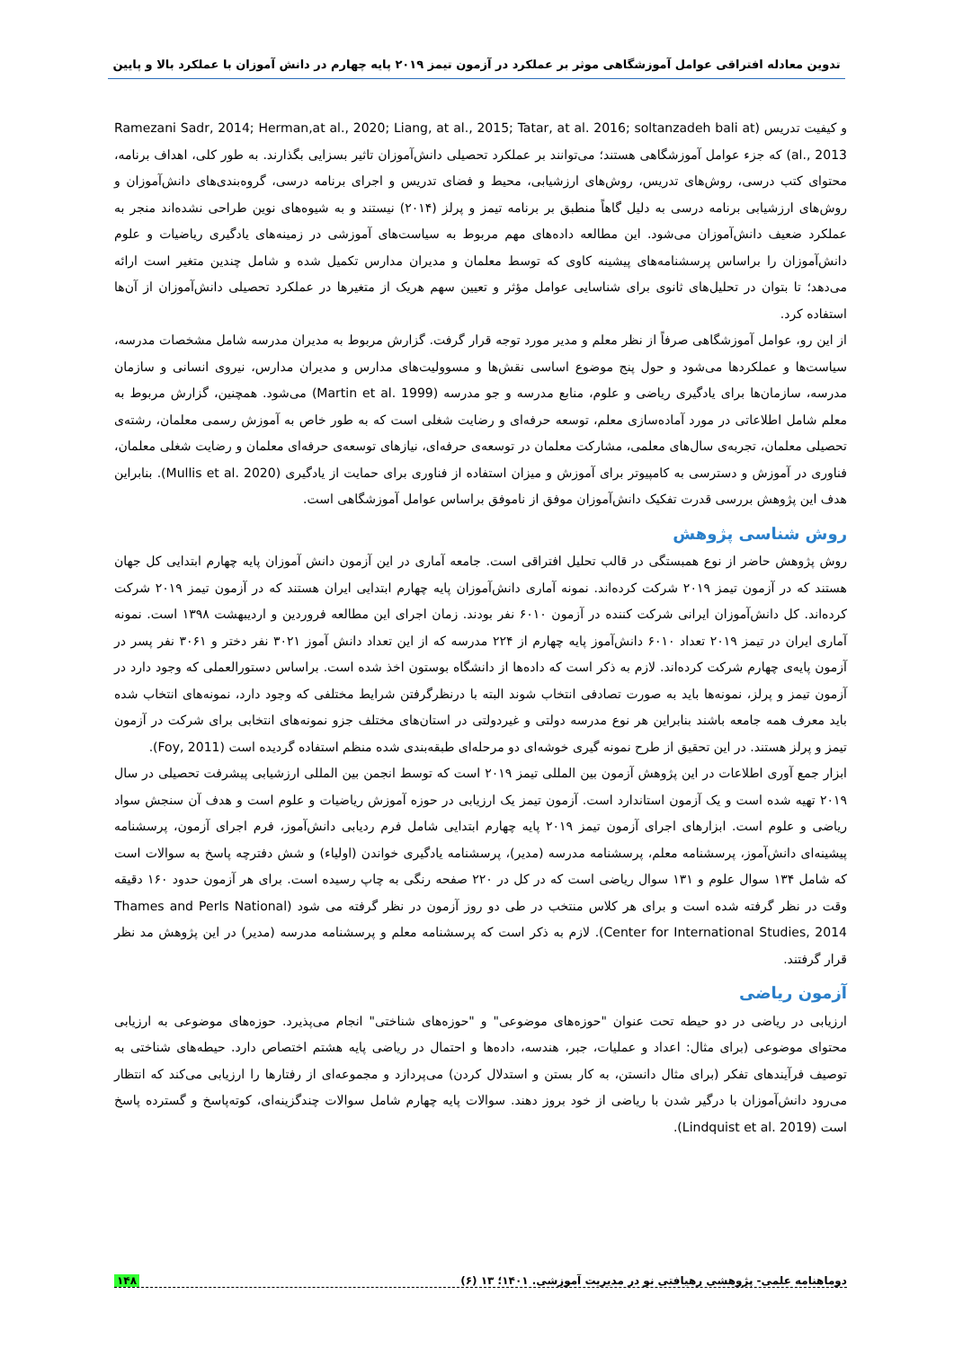تدوین معادله افتراقی عوامل آموزشگاهی موثر بر عملکرد در آزمون تیمز ۲۰۱۹ پایه چهارم در دانش آموزان با عملکرد بالا و پایین
و کیفیت تدریس (Ramezani Sadr, 2014; Herman,at al., 2020; Liang, at al., 2015; Tatar, at al. 2016; soltanzadeh bali at al., 2013) که جزء عوامل آموزشگاهی هستند؛ می‌توانند بر عملکرد تحصیلی دانش‌آموزان تاثیر بسزایی بگذارند. به طور کلی، اهداف برنامه، محتوای کتب درسی، روش‌های تدریس، روش‌های ارزشیابی، محیط و فضای تدریس و اجرای برنامه درسی، گروه‌بندی‌های دانش‌آموزان و روش‌های ارزشیابی برنامه درسی به دلیل گاهاً منطبق بر برنامه تیمز و پرلز (۲۰۱۴) نیستند و به شیوه‌های نوین طراحی نشده‌اند منجر به عملکرد ضعیف دانش‌آموزان می‌شود. این مطالعه داده‌های مهم مربوط به سیاست‌های آموزشی در زمینه‌های یادگیری ریاضیات و علوم دانش‌آموزان را براساس پرسشنامه‌های پیشینه کاوی که توسط معلمان و مدیران مدارس تکمیل شده و شامل چندین متغیر است ارائه می‌دهد؛ تا بتوان در تحلیل‌های ثانوی برای شناسایی عوامل مؤثر و تعیین سهم هریک از متغیرها در عملکرد تحصیلی دانش‌آموزان از آن‌ها استفاده کرد.
از این رو، عوامل آموزشگاهی صرفاً از نظر معلم و مدیر مورد توجه قرار گرفت. گزارش مربوط به مدیران مدرسه شامل مشخصات مدرسه، سیاست‌ها و عملکردها می‌شود و حول پنج موضوع اساسی نقش‌ها و مسوولیت‌های مدارس و مدیران مدارس، نیروی انسانی و سازمان مدرسه، سازمان‌ها برای یادگیری ریاضی و علوم، منابع مدرسه و جو مدرسه (Martin et al. 1999) می‌شود. همچنین، گزارش مربوط به معلم شامل اطلاعاتی در مورد آماده‌سازی معلم، توسعه حرفه‌ای و رضایت شغلی است که به طور خاص به آموزش رسمی معلمان، رشته‌ی تحصیلی معلمان، تجربه‌ی سال‌های معلمی، مشارکت معلمان در توسعه‌ی حرفه‌ای، نیازهای توسعه‌ی حرفه‌ای معلمان و رضایت شغلی معلمان، فناوری در آموزش و دسترسی به کامپیوتر برای آموزش و میزان استفاده از فناوری برای حمایت از یادگیری (Mullis et al. 2020). بنابراین هدف این پژوهش بررسی قدرت تفکیک دانش‌آموزان موفق از ناموفق براساس عوامل آموزشگاهی است.
روش شناسی پژوهش
روش پژوهش حاضر از نوع همبستگی در قالب تحلیل افتراقی است. جامعه آماری در این آزمون دانش آموزان پایه چهارم ابتدایی کل جهان هستند که در آزمون تیمز ۲۰۱۹ شرکت کرده‌اند. نمونه آماری دانش‌آموزان پایه چهارم ابتدایی ایران هستند که در آزمون تیمز ۲۰۱۹ شرکت کرده‌اند. کل دانش‌آموزان ایرانی شرکت کننده در آزمون ۶۰۱۰ نفر بودند. زمان اجرای این مطالعه فروردین و اردیبهشت ۱۳۹۸ است. نمونه آماری ایران در تیمز ۲۰۱۹ تعداد ۶۰۱۰ دانش‌آموز پایه چهارم از ۲۲۴ مدرسه که از این تعداد دانش آموز ۳۰۲۱ نفر دختر و ۳۰۶۱ نفر پسر در آزمون پایه‌ی چهارم شرکت کرده‌اند. لازم به ذکر است که داده‌ها از دانشگاه بوستون اخذ شده است. براساس دستورالعملی که وجود دارد در آزمون تیمز و پرلز، نمونه‌ها باید به صورت تصادفی انتخاب شوند البته با درنظرگرفتن شرایط مختلفی که وجود دارد، نمونه‌های انتخاب شده باید معرف همه جامعه باشند بنابراین هر نوع مدرسه دولتی و غیردولتی در استان‌های مختلف جزو نمونه‌های انتخابی برای شرکت در آزمون تیمز و پرلز هستند. در این تحقیق از طرح نمونه گیری خوشه‌ای دو مرحله‌ای طبقه‌بندی شده منظم استفاده گردیده است (Foy, 2011).
ابزار جمع آوری اطلاعات در این پژوهش آزمون بین المللی تیمز ۲۰۱۹ است که توسط انجمن بین المللی ارزشیابی پیشرفت تحصیلی در سال ۲۰۱۹ تهیه شده است و یک آزمون استاندارد است. آزمون تیمز یک ارزیابی در حوزه آموزش ریاضیات و علوم است و هدف آن سنجش سواد ریاضی و علوم است. ابزارهای اجرای آزمون تیمز ۲۰۱۹ پایه چهارم ابتدایی شامل فرم ردیابی دانش‌آموز، فرم اجرای آزمون، پرسشنامه پیشینه‌ای دانش‌آموز، پرسشنامه معلم، پرسشنامه مدرسه (مدیر)، پرسشنامه یادگیری خواندن (اولیاء) و شش دفترچه پاسخ به سوالات است که شامل ۱۳۴ سوال علوم و ۱۳۱ سوال ریاضی است که در کل در ۲۲۰ صفحه رنگی به چاپ رسیده است. برای هر آزمون حدود ۱۶۰ دقیقه وقت در نظر گرفته شده است و برای هر کلاس منتخب در طی دو روز آزمون در نظر گرفته می شود (Thames and Perls National Center for International Studies, 2014). لازم به ذکر است که پرسشنامه معلم و پرسشنامه مدرسه (مدیر) در این پژوهش مد نظر قرار گرفتند.
آزمون ریاضی
ارزیابی در ریاضی در دو حیطه تحت عنوان "حوزه‌های موضوعی" و "حوزه‌های شناختی" انجام می‌پذیرد. حوزه‌های موضوعی به ارزیابی محتوای موضوعی (برای مثال: اعداد و عملیات، جبر، هندسه، داده‌ها و احتمال در ریاضی پایه هشتم اختصاص دارد. حیطه‌های شناختی به توصیف فرآیندهای تفکر (برای مثال دانستن، به کار بستن و استدلال کردن) می‌پردازد و مجموعه‌ای از رفتارها را ارزیابی می‌کند که انتظار می‌رود دانش‌آموزان با درگیر شدن با ریاضی از خود بروز دهند. سوالات پایه چهارم شامل سوالات چندگزینه‌ای، کوته‌پاسخ و گسترده پاسخ است (Lindquist et al. 2019).
دوماهنامه علمی- پژوهشی رهیافتی نو در مدیریت آموزشی. ۱۴۰۱؛ ۱۳ (۶) ۱۴۸